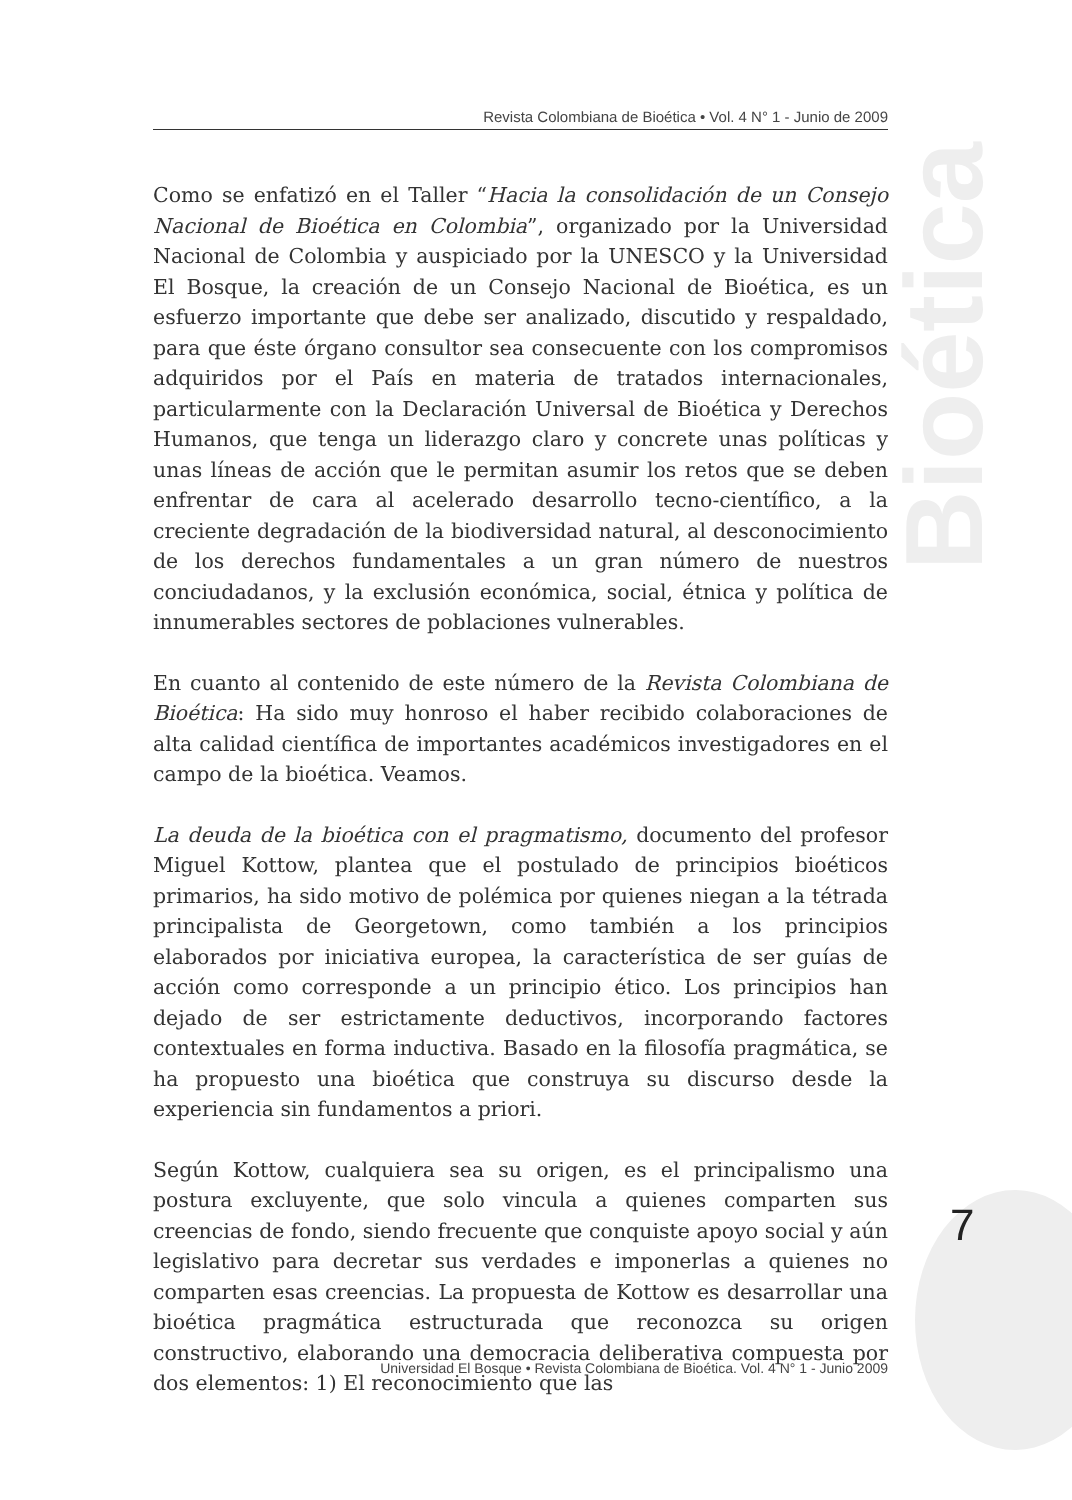Revista Colombiana de Bioética • Vol. 4 N° 1 - Junio de 2009
Bioética
Como se enfatizó en el Taller “Hacia la consolidación de un Consejo Nacional de Bioética en Colombia”, organizado por la Universidad Nacional de Colombia y auspiciado por la UNESCO y la Universidad El Bosque, la creación de un Consejo Nacional de Bioética, es un esfuerzo importante que debe ser analizado, discutido y respaldado, para que éste órgano consultor sea consecuente con los compromisos adquiridos por el País en materia de tratados internacionales, particularmente con la Declaración Universal de Bioética y Derechos Humanos, que tenga un liderazgo claro y concrete unas políticas y unas líneas de acción que le permitan asumir los retos que se deben enfrentar de cara al acelerado desarrollo tecno-científico, a la creciente degradación de la biodiversidad natural, al desconocimiento de los derechos fundamentales a un gran número de nuestros conciudadanos, y la exclusión económica, social, étnica y política de innumerables sectores de poblaciones vulnerables.
En cuanto al contenido de este número de la Revista Colombiana de Bioética: Ha sido muy honroso el haber recibido colaboraciones de alta calidad científica de importantes académicos investigadores en el campo de la bioética. Veamos.
La deuda de la bioética con el pragmatismo, documento del profesor Miguel Kottow, plantea que el postulado de principios bioéticos primarios, ha sido motivo de polémica por quienes niegan a la tétrada principalista de Georgetown, como también a los principios elaborados por iniciativa europea, la característica de ser guías de acción como corresponde a un principio ético. Los principios han dejado de ser estrictamente deductivos, incorporando factores contextuales en forma inductiva. Basado en la filosofía pragmática, se ha propuesto una bioética que construya su discurso desde la experiencia sin fundamentos a priori.
Según Kottow, cualquiera sea su origen, es el principalismo una postura excluyente, que solo vincula a quienes comparten sus creencias de fondo, siendo frecuente que conquiste apoyo social y aún legislativo para decretar sus verdades e imponerlas a quienes no comparten esas creencias. La propuesta de Kottow es desarrollar una bioética pragmática estructurada que reconozca su origen constructivo, elaborando una democracia deliberativa compuesta por dos elementos: 1) El reconocimiento que las
7
Universidad El Bosque • Revista Colombiana de Bioética. Vol. 4 N° 1 - Junio 2009